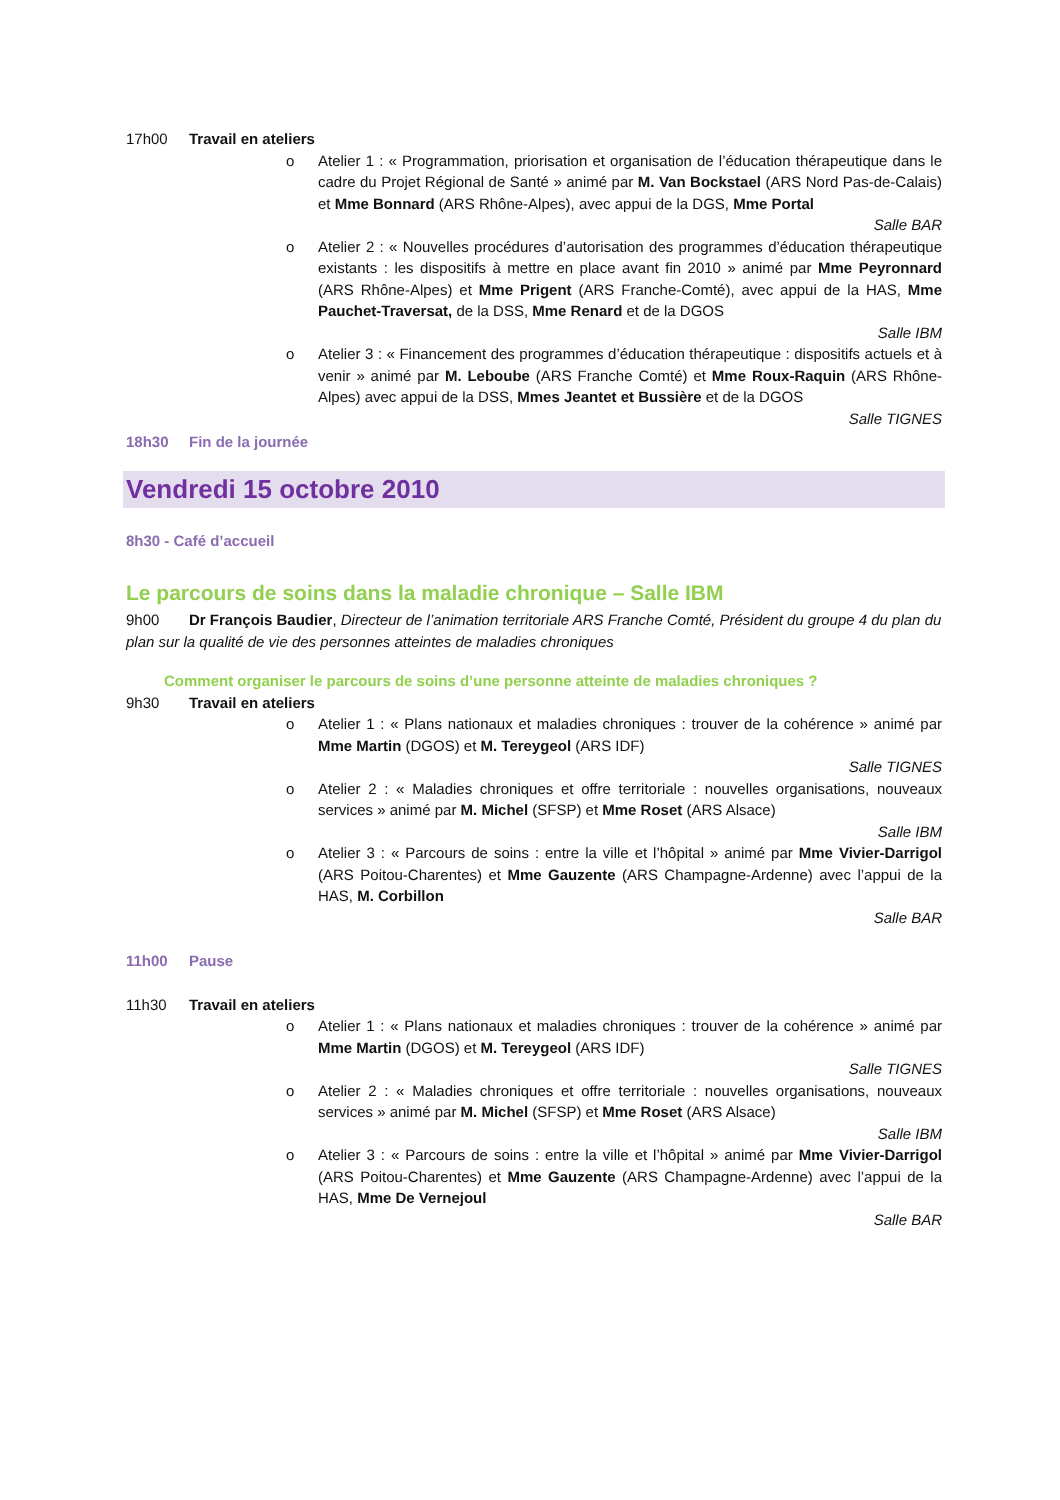17h00 Travail en ateliers
o Atelier 1 : « Programmation, priorisation et organisation de l’éducation thérapeutique dans le cadre du Projet Régional de Santé » animé par M. Van Bockstael (ARS Nord Pas-de-Calais) et Mme Bonnard (ARS Rhône-Alpes), avec appui de la DGS, Mme Portal
Salle BAR
o Atelier 2 : « Nouvelles procédures d’autorisation des programmes d’éducation thérapeutique existants : les dispositifs à mettre en place avant fin 2010 » animé par Mme Peyronnard (ARS Rhône-Alpes) et Mme Prigent (ARS Franche-Comté), avec appui de la HAS, Mme Pauchet-Traversat, de la DSS, Mme Renard et de la DGOS
Salle IBM
o Atelier 3 : « Financement des programmes d’éducation thérapeutique : dispositifs actuels et à venir » animé par M. Leboube (ARS Franche Comté) et Mme Roux-Raquin (ARS Rhône-Alpes) avec appui de la DSS, Mmes Jeantet et Bussière et de la DGOS
Salle TIGNES
18h30 Fin de la journée
Vendredi 15 octobre 2010
8h30 - Café d’accueil
Le parcours de soins dans la maladie chronique – Salle IBM
9h00 Dr François Baudier, Directeur de l’animation territoriale ARS Franche Comté, Président du groupe 4 du plan du plan sur la qualité de vie des personnes atteintes de maladies chroniques
Comment organiser le parcours de soins d’une personne atteinte de maladies chroniques ?
9h30 Travail en ateliers
o Atelier 1 : « Plans nationaux et maladies chroniques : trouver de la cohérence » animé par Mme Martin (DGOS) et M. Tereygeol (ARS IDF)
Salle TIGNES
o Atelier 2 : « Maladies chroniques et offre territoriale : nouvelles organisations, nouveaux services » animé par M. Michel (SFSP) et Mme Roset (ARS Alsace)
Salle IBM
o Atelier 3 : « Parcours de soins : entre la ville et l’hôpital » animé par Mme Vivier-Darrigol (ARS Poitou-Charentes) et Mme Gauzente (ARS Champagne-Ardenne) avec l’appui de la HAS, M. Corbillon
Salle BAR
11h00 Pause
11h30 Travail en ateliers
o Atelier 1 : « Plans nationaux et maladies chroniques : trouver de la cohérence » animé par Mme Martin (DGOS) et M. Tereygeol (ARS IDF)
Salle TIGNES
o Atelier 2 : « Maladies chroniques et offre territoriale : nouvelles organisations, nouveaux services » animé par M. Michel (SFSP) et Mme Roset (ARS Alsace)
Salle IBM
o Atelier 3 : « Parcours de soins : entre la ville et l’hôpital » animé par Mme Vivier-Darrigol (ARS Poitou-Charentes) et Mme Gauzente (ARS Champagne-Ardenne) avec l’appui de la HAS, Mme De Vernejoul
Salle BAR